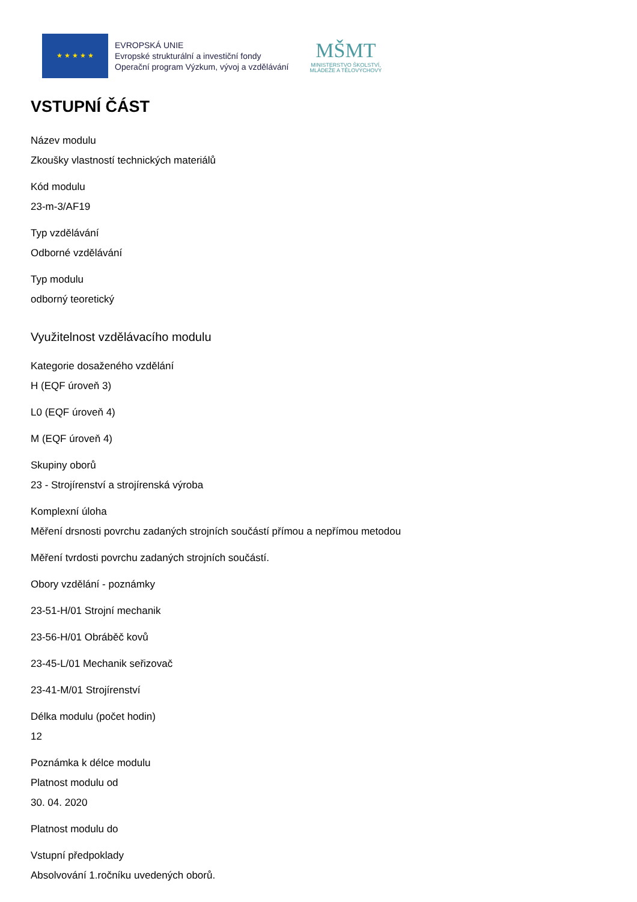★ ★ ★ ★ ★
EVROPSKÁ UNIE
Evropské strukturální a investiční fondy
Operační program Výzkum, vývoj a vzdělávání
MŠMT
MINISTERSTVO ŠKOLSTVÍ,
MLÁDEŽE A TĚLOVÝCHOVY
VSTUPNÍ ČÁST
Název modulu
Zkoušky vlastností technických materiálů
Kód modulu
23-m-3/AF19
Typ vzdělávání
Odborné vzdělávání
Typ modulu
odborný teoretický
Využitelnost vzdělávacího modulu
Kategorie dosaženého vzdělání
H (EQF úroveň 3)
L0 (EQF úroveň 4)
M (EQF úroveň 4)
Skupiny oborů
23 - Strojírenství a strojírenská výroba
Komplexní úloha
Měření drsnosti povrchu zadaných strojních součástí přímou a nepřímou metodou
Měření tvrdosti povrchu zadaných strojních součástí.
Obory vzdělání - poznámky
23-51-H/01 Strojní mechanik
23-56-H/01 Obráběč kovů
23-45-L/01 Mechanik seřizovač
23-41-M/01 Strojírenství
Délka modulu (počet hodin)
12
Poznámka k délce modulu
Platnost modulu od
30. 04. 2020
Platnost modulu do
Vstupní předpoklady
Absolvování 1.ročníku uvedených oborů.